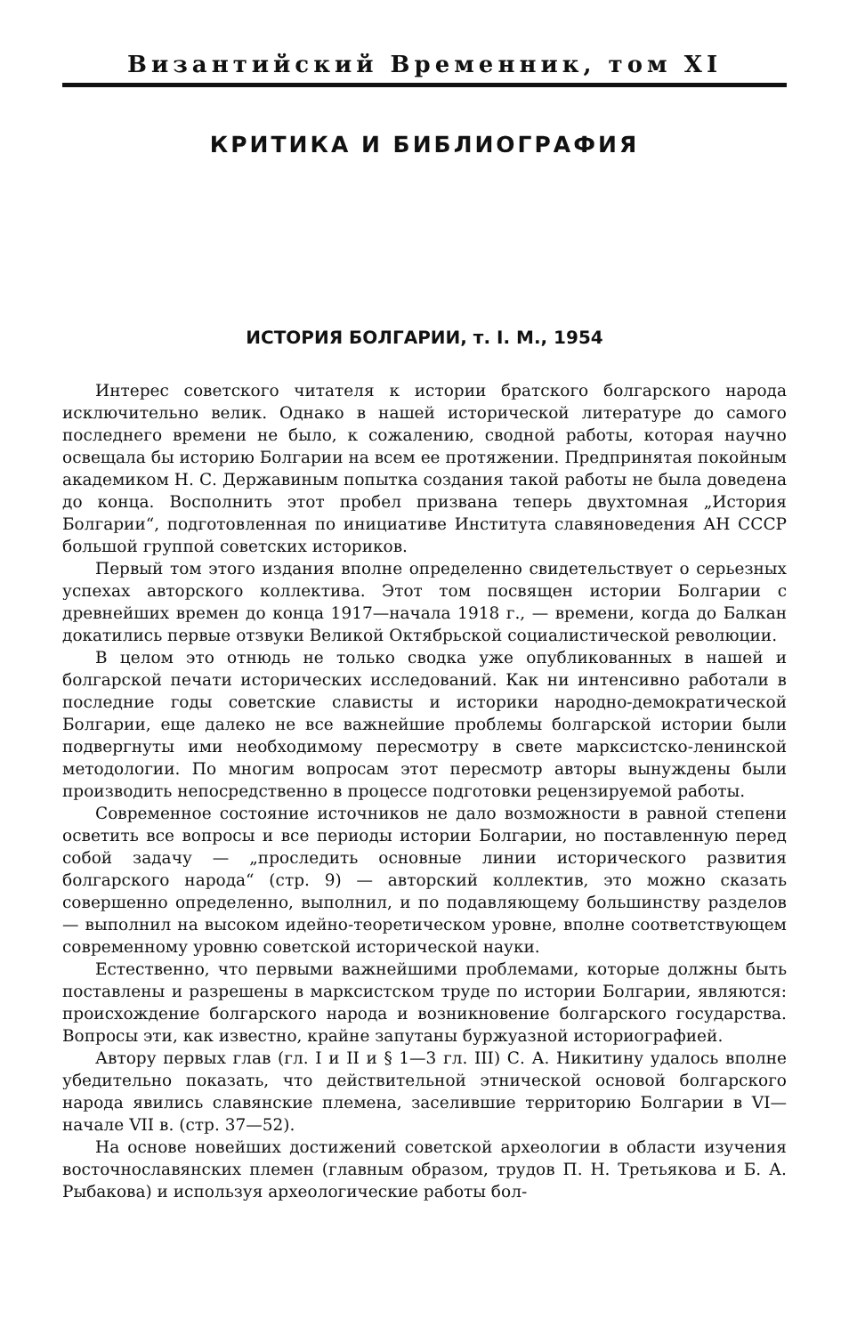Византийский Временник, том XI
КРИТИКА И БИБЛИОГРАФИЯ
ИСТОРИЯ БОЛГАРИИ, т. I. М., 1954
Интерес советского читателя к истории братского болгарского народа исключительно велик. Однако в нашей исторической литературе до самого последнего времени не было, к сожалению, сводной работы, которая научно освещала бы историю Болгарии на всем ее протяжении. Предпринятая покойным академиком Н. С. Державиным попытка создания такой работы не была доведена до конца. Восполнить этот пробел призвана теперь двухтомная „История Болгарии“, подготовленная по инициативе Института славяноведения АН СССР большой группой советских историков.
Первый том этого издания вполне определенно свидетельствует о серьезных успехах авторского коллектива. Этот том посвящен истории Болгарии с древнейших времен до конца 1917—начала 1918 г., — времени, когда до Балкан докатились первые отзвуки Великой Октябрьской социалистической революции.
В целом это отнюдь не только сводка уже опубликованных в нашей и болгарской печати исторических исследований. Как ни интенсивно работали в последние годы советские слависты и историки народно-демократической Болгарии, еще далеко не все важнейшие проблемы болгарской истории были подвергнуты ими необходимому пересмотру в свете марксистско-ленинской методологии. По многим вопросам этот пересмотр авторы вынуждены были производить непосредственно в процессе подготовки рецензируемой работы.
Современное состояние источников не дало возможности в равной степени осветить все вопросы и все периоды истории Болгарии, но поставленную перед собой задачу — „проследить основные линии исторического развития болгарского народа“ (стр. 9) — авторский коллектив, это можно сказать совершенно определенно, выполнил, и по подавляющему большинству разделов — выполнил на высоком идейно-теоретическом уровне, вполне соответствующем современному уровню советской исторической науки.
Естественно, что первыми важнейшими проблемами, которые должны быть поставлены и разрешены в марксистском труде по истории Болгарии, являются: происхождение болгарского народа и возникновение болгарского государства. Вопросы эти, как известно, крайне запутаны буржуазной историографией.
Автору первых глав (гл. I и II и § 1—3 гл. III) С. А. Никитину удалось вполне убедительно показать, что действительной этнической основой болгарского народа явились славянские племена, заселившие территорию Болгарии в VI—начале VII в. (стр. 37—52).
На основе новейших достижений советской археологии в области изучения восточнославянских племен (главным образом, трудов П. Н. Третьякова и Б. А. Рыбакова) и используя археологические работы бол-